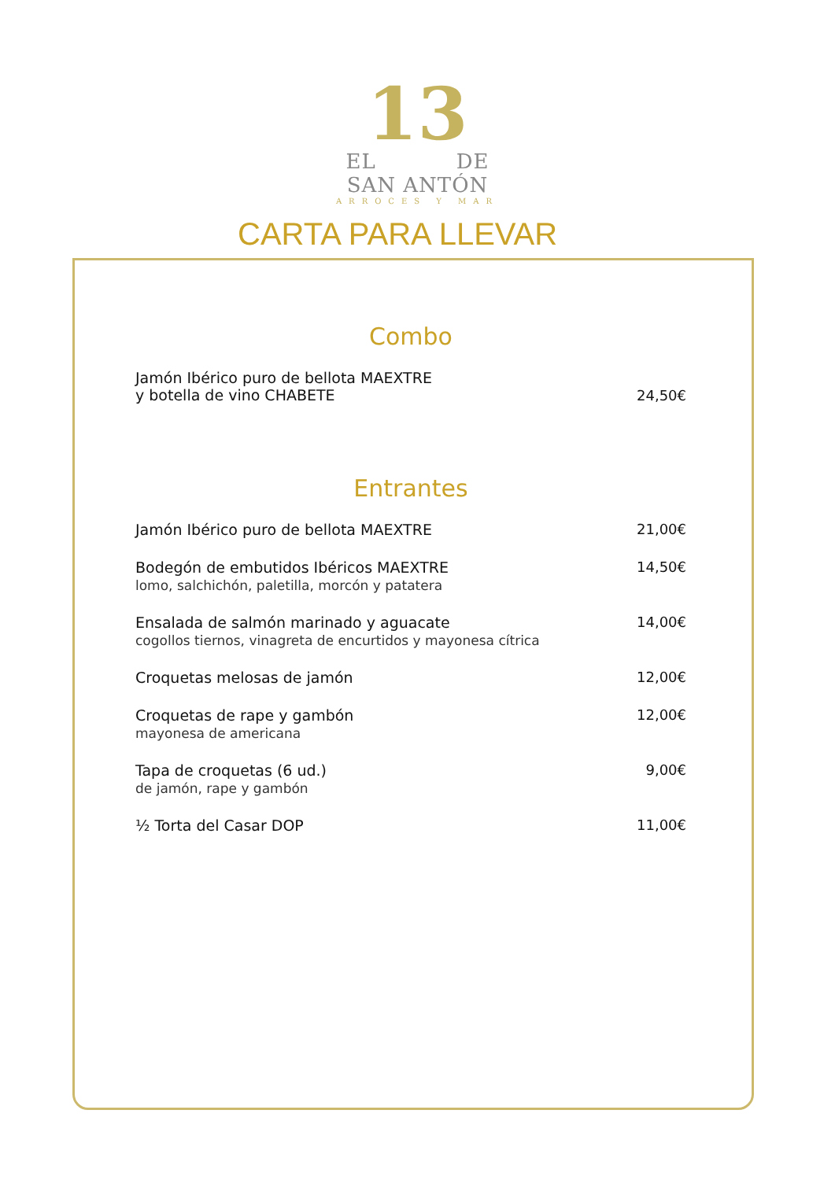13
EL DE
SAN ANTÓN
ARROCES Y MAR
CARTA PARA LLEVAR
Combo
Jamón Ibérico puro de bellota MAEXTRE
y botella de vino CHABETE
24,50€
Entrantes
Jamón Ibérico puro de bellota MAEXTRE
21,00€
Bodegón de embutidos Ibéricos MAEXTRE
lomo, salchichón, paletilla, morcón y patatera
14,50€
Ensalada de salmón marinado y aguacate
cogollos tiernos, vinagreta de encurtidos y mayonesa cítrica
14,00€
Croquetas melosas de jamón 12,00€
Croquetas de rape y gambón
mayonesa de americana
12,00€
Tapa de croquetas (6 ud.)
de jamón, rape y gambón
9,00€
½ Torta del Casar DOP 11,00€